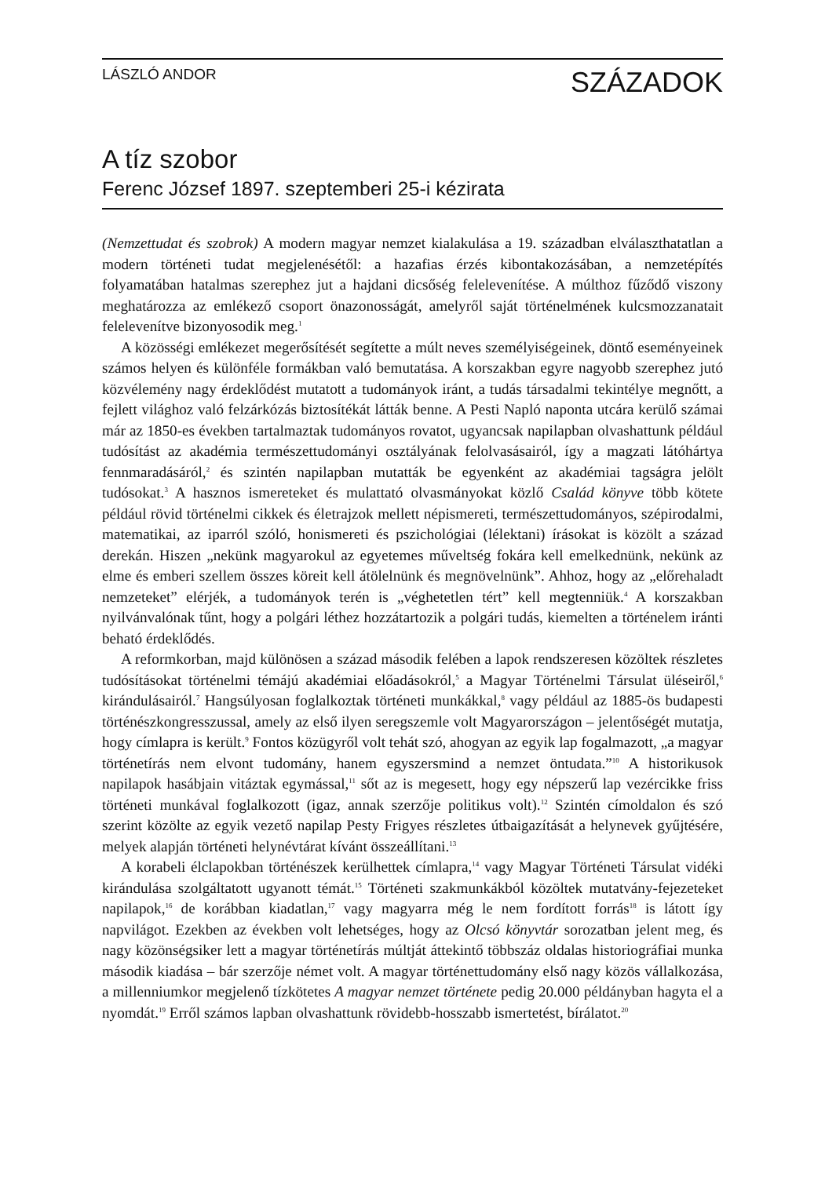LÁSZLÓ ANDOR SZÁZADOK
A tíz szobor
Ferenc József 1897. szeptemberi 25-i kézirata
(Nemzettudat és szobrok) A modern magyar nemzet kialakulása a 19. században elválaszthatatlan a modern történeti tudat megjelenésétől: a hazafias érzés kibontakozásában, a nemzetépítés folyamatában hatalmas szerephez jut a hajdani dicsőség felelevenítése. A múlthoz fűződő viszony meghatározza az emlékező csoport önazonosságát, amelyről saját történelmének kulcsmozzanatait felelevenítve bizonyosodik meg.<sup>1</sup>
A közösségi emlékezet megerősítését segítette a múlt neves személyiségeinek, döntő eseményeinek számos helyen és különféle formákban való bemutatása. A korszakban egyre nagyobb szerephez jutó közvélemény nagy érdeklődést mutatott a tudományok iránt, a tudás társadalmi tekintélye megnőtt, a fejlett világhoz való felzárkózás biztosítékát látták benne. A Pesti Napló naponta utcára kerülő számai már az 1850-es években tartalmaztak tudományos rovatot, ugyancsak napilapban olvashattunk például tudósítást az akadémia természettudományi osztályának felolvasásairól, így a magzati látóhártya fennmaradásáról,<sup>2</sup> és szintén napilapban mutatták be egyenként az akadémiai tagságra jelölt tudósokat.<sup>3</sup> A hasznos ismereteket és mulattató olvasmányokat közlő Család könyve több kötete például rövid történelmi cikkek és életrajzok mellett népismereti, természettudományos, szépirodalmi, matematikai, az iparról szóló, honismereti és pszichológiai (lélektani) írásokat is közölt a század derekán. Hiszen „nekünk magyarokul az egyetemes műveltség fokára kell emelkednünk, nekünk az elme és emberi szellem összes köreit kell átölelnünk és megnövelnünk”. Ahhoz, hogy az „előrehaladt nemzeteket” elérjék, a tudományok terén is „véghetetlen tért” kell megtenniük.<sup>4</sup> A korszakban nyilvánvalónak tűnt, hogy a polgári léthez hozzátartozik a polgári tudás, kiemelten a történelem iránti beható érdeklődés.
A reformkorban, majd különösen a század második felében a lapok rendszeresen közöltek részletes tudósításokat történelmi témájú akadémiai előadásokról,<sup>5</sup> a Magyar Történelmi Társulat üléseiről,<sup>6</sup> kirándulásairól.<sup>7</sup> Hangsúlyosan foglalkoztak történeti munkákkal,<sup>8</sup> vagy például az 1885-ös budapesti történészkongresszussal, amely az első ilyen seregszemle volt Magyarországon – jelentőségét mutatja, hogy címlapra is került.<sup>9</sup> Fontos közügyről volt tehát szó, ahogyan az egyik lap fogalmazott, „a magyar történetírás nem elvont tudomány, hanem egyszersmind a nemzet öntudata.”<sup>10</sup> A historikusok napilapok hasábjain vitáztak egymással,<sup>11</sup> sőt az is megesett, hogy egy népszerű lap vezércikke friss történeti munkával foglalkozott (igaz, annak szerzője politikus volt).<sup>12</sup> Szintén címoldalon és szó szerint közölte az egyik vezető napilap Pesty Frigyes részletes útbaigazítását a helynevek gyűjtésére, melyek alapján történeti helynévtárat kívánt összeállítani.<sup>13</sup>
A korabeli élclapokban történészek kerülhettek címlapra,<sup>14</sup> vagy Magyar Történeti Társulat vidéki kirándulása szolgáltatott ugyanott témát.<sup>15</sup> Történeti szakmunkákból közöltek mutatvány-fejezeteket napilapok,<sup>16</sup> de korábban kiadatlan,<sup>17</sup> vagy magyarra még le nem fordított forrás<sup>18</sup> is látott így napvilágot. Ezekben az években volt lehetséges, hogy az Olcsó könyvtár sorozatban jelent meg, és nagy közönségsiker lett a magyar történetírás múltját áttekintő többszáz oldalas historiográfiai munka második kiadása – bár szerzője német volt. A magyar történettudomány első nagy közös vállalkozása, a millenniumkor megjelenő tízkötetes A magyar nemzet története pedig 20.000 példányban hagyta el a nyomdát.<sup>19</sup> Erről számos lapban olvashattunk rövidebb-hosszabb ismertetést, bírálatot.<sup>20</sup>